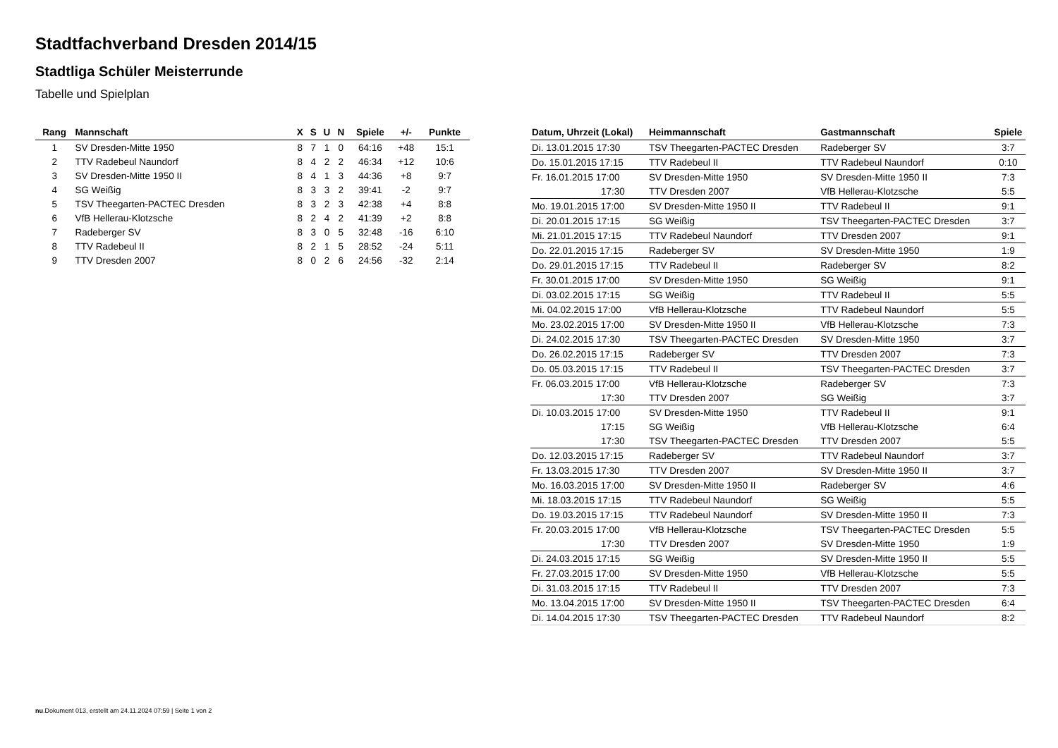Stadtfachverband Dresden 2014/15
Stadtliga Schüler Meisterrunde
Tabelle und Spielplan
| Rang | Mannschaft | X | S | U | N | Spiele | +/- | Punkte |
| --- | --- | --- | --- | --- | --- | --- | --- | --- |
| 1 | SV Dresden-Mitte 1950 | 8 | 7 | 1 | 0 | 64:16 | +48 | 15:1 |
| 2 | TTV Radebeul Naundorf | 8 | 4 | 2 | 2 | 46:34 | +12 | 10:6 |
| 3 | SV Dresden-Mitte 1950 II | 8 | 4 | 1 | 3 | 44:36 | +8 | 9:7 |
| 4 | SG Weißig | 8 | 3 | 3 | 2 | 39:41 | -2 | 9:7 |
| 5 | TSV Theegarten-PACTEC Dresden | 8 | 3 | 2 | 3 | 42:38 | +4 | 8:8 |
| 6 | VfB Hellerau-Klotzsche | 8 | 2 | 4 | 2 | 41:39 | +2 | 8:8 |
| 7 | Radeberger SV | 8 | 3 | 0 | 5 | 32:48 | -16 | 6:10 |
| 8 | TTV Radebeul II | 8 | 2 | 1 | 5 | 28:52 | -24 | 5:11 |
| 9 | TTV Dresden 2007 | 8 | 0 | 2 | 6 | 24:56 | -32 | 2:14 |
| Datum, Uhrzeit (Lokal) | Heimmannschaft | Gastmannschaft | Spiele |
| --- | --- | --- | --- |
| Di. 13.01.2015 17:30 | TSV Theegarten-PACTEC Dresden | Radeberger SV | 3:7 |
| Do. 15.01.2015 17:15 | TTV Radebeul II | TTV Radebeul Naundorf | 0:10 |
| Fr. 16.01.2015 17:00 | SV Dresden-Mitte 1950 | SV Dresden-Mitte 1950 II | 7:3 |
| 17:30 | TTV Dresden 2007 | VfB Hellerau-Klotzsche | 5:5 |
| Mo. 19.01.2015 17:00 | SV Dresden-Mitte 1950 II | TTV Radebeul II | 9:1 |
| Di. 20.01.2015 17:15 | SG Weißig | TSV Theegarten-PACTEC Dresden | 3:7 |
| Mi. 21.01.2015 17:15 | TTV Radebeul Naundorf | TTV Dresden 2007 | 9:1 |
| Do. 22.01.2015 17:15 | Radeberger SV | SV Dresden-Mitte 1950 | 1:9 |
| Do. 29.01.2015 17:15 | TTV Radebeul II | Radeberger SV | 8:2 |
| Fr. 30.01.2015 17:00 | SV Dresden-Mitte 1950 | SG Weißig | 9:1 |
| Di. 03.02.2015 17:15 | SG Weißig | TTV Radebeul II | 5:5 |
| Mi. 04.02.2015 17:00 | VfB Hellerau-Klotzsche | TTV Radebeul Naundorf | 5:5 |
| Mo. 23.02.2015 17:00 | SV Dresden-Mitte 1950 II | VfB Hellerau-Klotzsche | 7:3 |
| Di. 24.02.2015 17:30 | TSV Theegarten-PACTEC Dresden | SV Dresden-Mitte 1950 | 3:7 |
| Do. 26.02.2015 17:15 | Radeberger SV | TTV Dresden 2007 | 7:3 |
| Do. 05.03.2015 17:15 | TTV Radebeul II | TSV Theegarten-PACTEC Dresden | 3:7 |
| Fr. 06.03.2015 17:00 | VfB Hellerau-Klotzsche | Radeberger SV | 7:3 |
| 17:30 | TTV Dresden 2007 | SG Weißig | 3:7 |
| Di. 10.03.2015 17:00 | SV Dresden-Mitte 1950 | TTV Radebeul II | 9:1 |
| 17:15 | SG Weißig | VfB Hellerau-Klotzsche | 6:4 |
| 17:30 | TSV Theegarten-PACTEC Dresden | TTV Dresden 2007 | 5:5 |
| Do. 12.03.2015 17:15 | Radeberger SV | TTV Radebeul Naundorf | 3:7 |
| Fr. 13.03.2015 17:30 | TTV Dresden 2007 | SV Dresden-Mitte 1950 II | 3:7 |
| Mo. 16.03.2015 17:00 | SV Dresden-Mitte 1950 II | Radeberger SV | 4:6 |
| Mi. 18.03.2015 17:15 | TTV Radebeul Naundorf | SG Weißig | 5:5 |
| Do. 19.03.2015 17:15 | TTV Radebeul Naundorf | SV Dresden-Mitte 1950 II | 7:3 |
| Fr. 20.03.2015 17:00 | VfB Hellerau-Klotzsche | TSV Theegarten-PACTEC Dresden | 5:5 |
| 17:30 | TTV Dresden 2007 | SV Dresden-Mitte 1950 | 1:9 |
| Di. 24.03.2015 17:15 | SG Weißig | SV Dresden-Mitte 1950 II | 5:5 |
| Fr. 27.03.2015 17:00 | SV Dresden-Mitte 1950 | VfB Hellerau-Klotzsche | 5:5 |
| Di. 31.03.2015 17:15 | TTV Radebeul II | TTV Dresden 2007 | 7:3 |
| Mo. 13.04.2015 17:00 | SV Dresden-Mitte 1950 II | TSV Theegarten-PACTEC Dresden | 6:4 |
| Di. 14.04.2015 17:30 | TSV Theegarten-PACTEC Dresden | TTV Radebeul Naundorf | 8:2 |
nu.Dokument 013, erstellt am 24.11.2024 07:59 | Seite 1 von 2